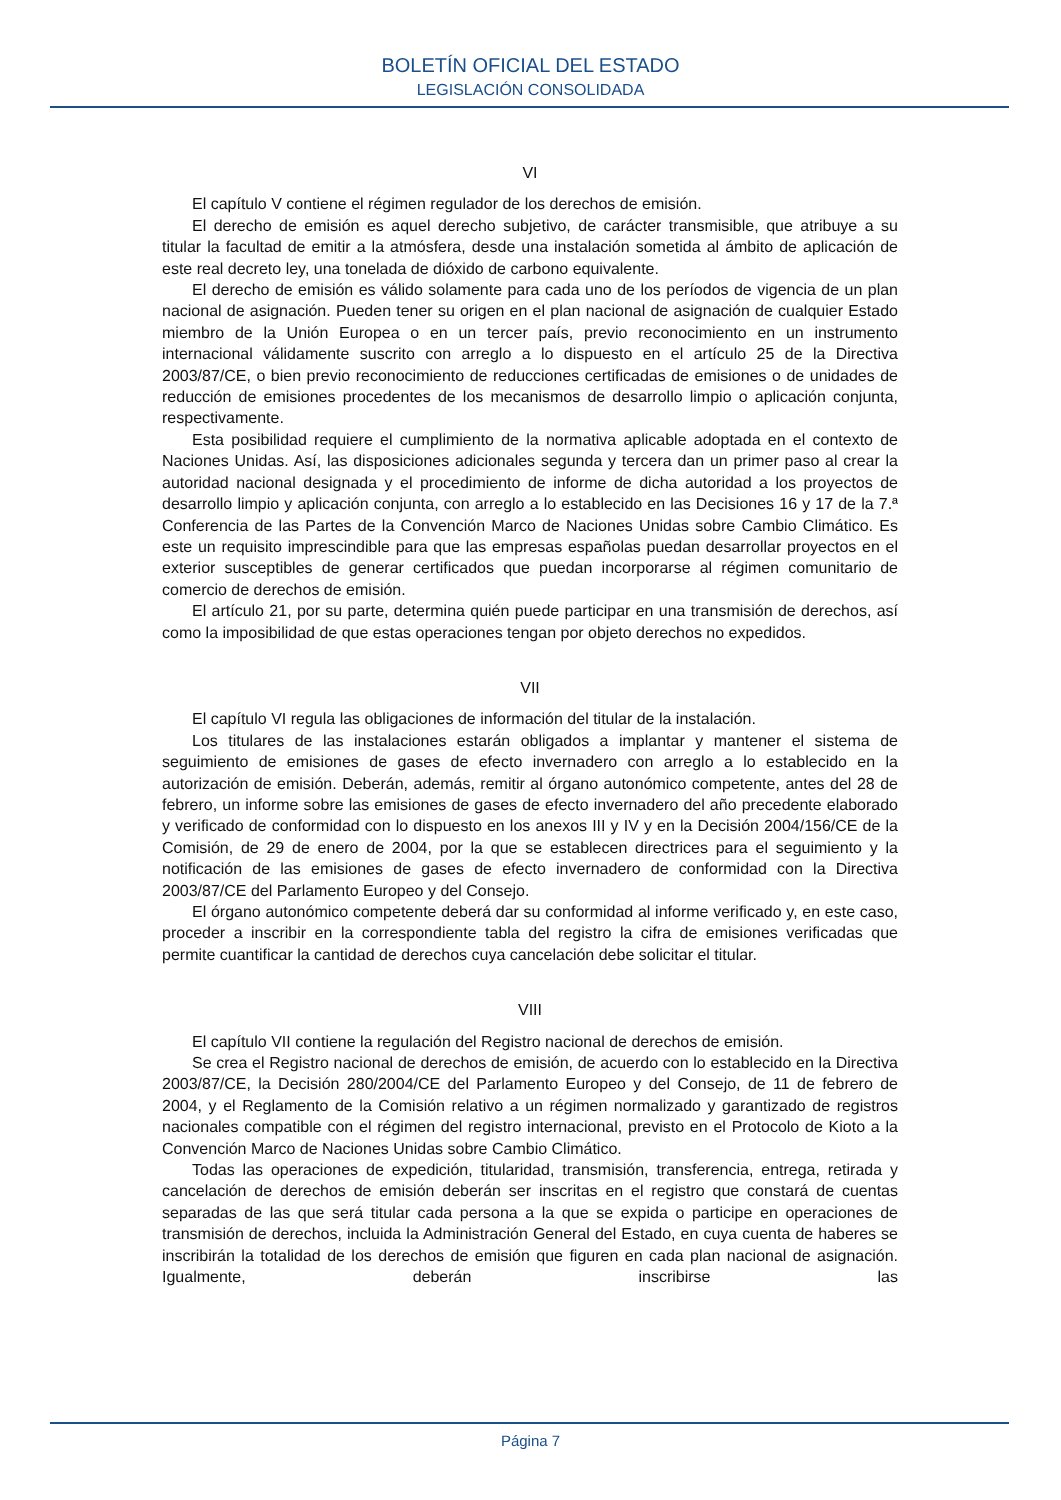BOLETÍN OFICIAL DEL ESTADO
LEGISLACIÓN CONSOLIDADA
VI
El capítulo V contiene el régimen regulador de los derechos de emisión.
El derecho de emisión es aquel derecho subjetivo, de carácter transmisible, que atribuye a su titular la facultad de emitir a la atmósfera, desde una instalación sometida al ámbito de aplicación de este real decreto ley, una tonelada de dióxido de carbono equivalente.
El derecho de emisión es válido solamente para cada uno de los períodos de vigencia de un plan nacional de asignación. Pueden tener su origen en el plan nacional de asignación de cualquier Estado miembro de la Unión Europea o en un tercer país, previo reconocimiento en un instrumento internacional válidamente suscrito con arreglo a lo dispuesto en el artículo 25 de la Directiva 2003/87/CE, o bien previo reconocimiento de reducciones certificadas de emisiones o de unidades de reducción de emisiones procedentes de los mecanismos de desarrollo limpio o aplicación conjunta, respectivamente.
Esta posibilidad requiere el cumplimiento de la normativa aplicable adoptada en el contexto de Naciones Unidas. Así, las disposiciones adicionales segunda y tercera dan un primer paso al crear la autoridad nacional designada y el procedimiento de informe de dicha autoridad a los proyectos de desarrollo limpio y aplicación conjunta, con arreglo a lo establecido en las Decisiones 16 y 17 de la 7.ª Conferencia de las Partes de la Convención Marco de Naciones Unidas sobre Cambio Climático. Es este un requisito imprescindible para que las empresas españolas puedan desarrollar proyectos en el exterior susceptibles de generar certificados que puedan incorporarse al régimen comunitario de comercio de derechos de emisión.
El artículo 21, por su parte, determina quién puede participar en una transmisión de derechos, así como la imposibilidad de que estas operaciones tengan por objeto derechos no expedidos.
VII
El capítulo VI regula las obligaciones de información del titular de la instalación.
Los titulares de las instalaciones estarán obligados a implantar y mantener el sistema de seguimiento de emisiones de gases de efecto invernadero con arreglo a lo establecido en la autorización de emisión. Deberán, además, remitir al órgano autonómico competente, antes del 28 de febrero, un informe sobre las emisiones de gases de efecto invernadero del año precedente elaborado y verificado de conformidad con lo dispuesto en los anexos III y IV y en la Decisión 2004/156/CE de la Comisión, de 29 de enero de 2004, por la que se establecen directrices para el seguimiento y la notificación de las emisiones de gases de efecto invernadero de conformidad con la Directiva 2003/87/CE del Parlamento Europeo y del Consejo.
El órgano autonómico competente deberá dar su conformidad al informe verificado y, en este caso, proceder a inscribir en la correspondiente tabla del registro la cifra de emisiones verificadas que permite cuantificar la cantidad de derechos cuya cancelación debe solicitar el titular.
VIII
El capítulo VII contiene la regulación del Registro nacional de derechos de emisión.
Se crea el Registro nacional de derechos de emisión, de acuerdo con lo establecido en la Directiva 2003/87/CE, la Decisión 280/2004/CE del Parlamento Europeo y del Consejo, de 11 de febrero de 2004, y el Reglamento de la Comisión relativo a un régimen normalizado y garantizado de registros nacionales compatible con el régimen del registro internacional, previsto en el Protocolo de Kioto a la Convención Marco de Naciones Unidas sobre Cambio Climático.
Todas las operaciones de expedición, titularidad, transmisión, transferencia, entrega, retirada y cancelación de derechos de emisión deberán ser inscritas en el registro que constará de cuentas separadas de las que será titular cada persona a la que se expida o participe en operaciones de transmisión de derechos, incluida la Administración General del Estado, en cuya cuenta de haberes se inscribirán la totalidad de los derechos de emisión que figuren en cada plan nacional de asignación. Igualmente, deberán inscribirse las
Página 7